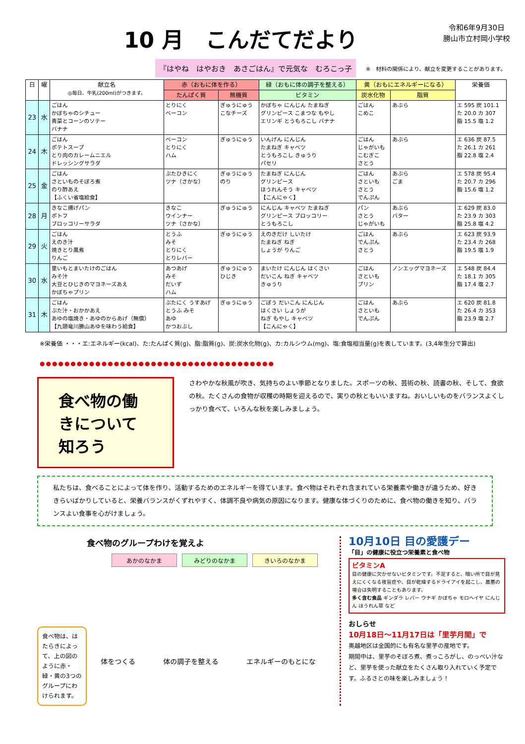10 月　こんだてだより
令和6年9月30日
勝山市立村岡小学校
『はやね　はやおき　あさごはん』で元気な　むろこっ子
※　材料の関係により、献立を変更することがあります。
| 日 | 曜 | 献立名 ◎毎日、牛乳(200ml)がつきます。 | 赤（おもに体を作る） | | 緑（おもに体の調子を整える） | 黄（おもにエネルギーになる） | | 栄養価 |
| --- | --- | --- | --- | --- | --- | --- | --- | --- |
| | | | たんぱく質 | 無機質 | ビタミン | 炭水化物 | 脂質 | |
| 23 | 水 | ごはん かぼちゃのシチュー 青菜とコーンのソテー バナナ | とりにく ベーコン | ぎゅうにゅう こなチーズ | かぼちゃ にんじん たまねぎ グリンピース こまつな もやし エリンギ とうもろこし バナナ | ごはん こめこ | あぶら | エ 595 炭 101.1 た 20.0 カ 307 脂 15.5 塩 1.2 |
| 24 | 木 | ごはん ポテトスープ とり肉のカレームニエル ドレッシングサラダ | ベーコン とりにく ハム | ぎゅうにゅう | いんげん にんじん たまねぎ キャベツ とうもろこし きゅうり パセリ | ごはん じゃがいも こむぎこ さとう | あぶら | エ 636 炭 87.5 た 26.1 カ 261 脂 22.8 塩 2.4 |
| 25 | 金 | ごはん さといものそぼろ煮 のり酢あえ 【ふくい省塩給食】 | ぶたひきにく ツナ（さかな） | ぎゅうにゅう のり | たまねぎ にんじん グリンピース ほうれんそう キャベツ 【こんにゃく】 | ごはん さといも さとう でんぷん | あぶら ごま | エ 578 炭 95.4 た 20.7 カ 296 脂 15.6 塩 1.2 |
| 28 | 月 | きなこ揚げパン ポトフ ブロッコリーサラダ | きなこ ウインナー ツナ（さかな） | ぎゅうにゅう | にんじん キャベツ たまねぎ グリンピース ブロッコリー とうもろこし | パン さとう じゃがいも | あぶら バター | エ 629 炭 83.0 た 23.9 カ 303 脂 25.8 塩 4.2 |
| 29 | 火 | ごはん えのき汁 焼きとり風煮 りんご | とうふ みそ とりにく とりレバー | ぎゅうにゅう | えのきだけ しいたけ たまねぎ ねぎ しょうが りんご | ごはん でんぷん さとう | あぶら | エ 623 炭 93.9 た 23.4 カ 268 脂 19.5 塩 1.9 |
| 30 | 水 | 里いもとまいたけのごはん みそ汁 大豆とひじきのマヨネーズあえ かぼちゃプリン | あつあげ みそ だいず ハム | ぎゅうにゅう ひじき | まいたけ にんじん はくさい だいこん ねぎ キャベツ きゅうり | ごはん さといも プリン | ノンエッグマヨネーズ | エ 548 炭 84.4 た 18.1 カ 305 脂 17.4 塩 2.7 |
| 31 | 木 | ごはん ぶた汁・おかかあえ あゆの塩焼き・あゆのからあげ（無償） 【九頭竜川勝山あゆを味わう給食】 | ぶたにく うすあげ とうふ みそ あゆ かつおぶし | ぎゅうにゅう | ごぼう だいこん にんじん はくさい しょうが ねぎ もやし キャベツ 【こんにゃく】 | ごはん さといも でんぷん | あぶら | エ 620 炭 81.8 た 26.4 カ 353 脂 23.9 塩 2.7 |
※栄養価 ・・・エ:エネルギー(kcal)、た:たんぱく質(g)、脂:脂質(g)、炭:炭水化物(g)、カ:カルシウム(mg)、塩:食塩相当量(g)を表しています。(3,4年生分で算出)
●●●●●●●●●●●●●●●●●●●●●●●●●●●●●●●●●●●●●●
食べ物の働きについて知ろう
さわやかな秋風が吹き、気持ちのよい季節となりました。スポーツの秋、芸術の秋、読書の秋、そして、食欲の秋。たくさんの食物が収穫の時期を迎えるので、実りの秋ともいいますね。おいしいものをバランスよくしっかり食べて、いろんな秋を楽しみましょう。
私たちは、食べることによって体を作り、活動するためのエネルギーを得ています。食べ物はそれぞれ含まれている栄養素や働きが違うため、好ききらいばかりしていると、栄養バランスがくずれやすく、体調不良や病気の原因になります。健康な体づくりのために、食べ物の働きを知り、バランスよい食事を心がけましょう。
食べ物のグループわけを覚えよ
あかのなかま みどりのなかま きいろのなかま
食べ物は、はたらきによって、上の図のように赤・緑・黄の3つのグループにわけられます。
体をつくる 体の調子を整える エネルギーのもとにな
10月10日 目の愛護デー
「目」の健康に役立つ栄養素と食べ物
ビタミンA
目の健康に欠かせないビタミンです。不足すると、暗い所で目が見えにくくなる夜盲症や、目が乾燥するドライアイを起こし、最悪の場合は失明することもあります。
多く含む食品 ギンダラ レバー ウナギ かぼちゃ モロヘイヤ にんじん ほうれん草 など
おしらせ
10月18日～11月17日は「里芋月間」で
奥越地区は全国的にも有名な里芋の産地です。
期間中は、里芋のそぼろ煮、煮っころがし、のっぺい汁など、里芋を使った献立をたくさん取り入れていく予定です。ふるさとの味を楽しみましょう！